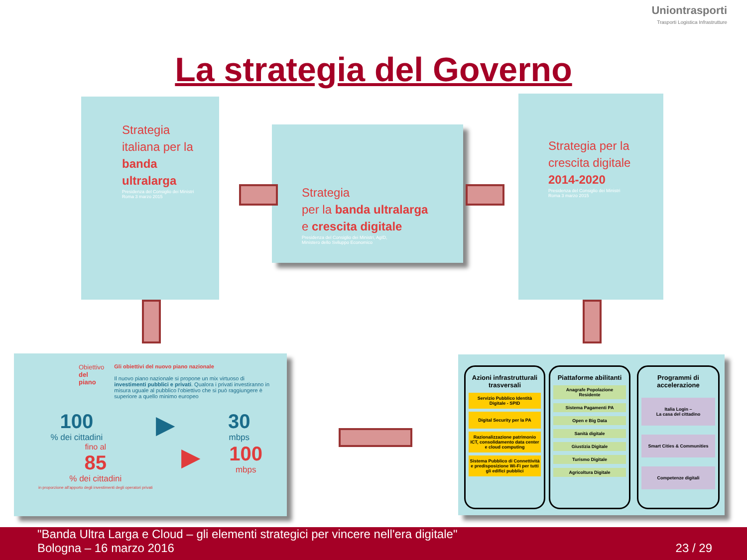Uniontrasporti
Trasporti Logistica Infrastrutture
La strategia del Governo
Strategia
italiana per la
banda
ultralarga
Presidenza del Consiglio dei Ministri
Roma 3 marzo 2015
Strategia
per la banda ultralarga
e crescita digitale
Presidenza del Consiglio dei Ministri, AgID,
Ministero dello Sviluppo Economico
Strategia per la
crescita digitale
2014-2020
Presidenza del Consiglio dei Ministri
Roma 3 marzo 2015
Obiettivo
del piano
Gli obiettivi del nuovo piano nazionale
Il nuovo piano nazionale si propone un mix virtuoso di investimenti pubblici e privati. Qualora i privati investiranno in misura uguale al pubblico l'obiettivo che si può raggiungere è superiore a quello minimo europeo
100
% dei cittadini
▶
30
mbps
fino al
85
% dei cittadini
in proporzione all'apporto degli investimenti degli operatori privati
▶
100
mbps
Azioni infrastrutturali trasversali
Servizio Pubblico Identità Digitale - SPID
Digital Security per la PA
Razionalizzazione patrimonio ICT, consolidamento data center e cloud computing
Sistema Pubblico di Connettività e predisposizione Wi-Fi per tutti gli edifici pubblici
Piattaforme abilitanti
Anagrafe Popolazione Residente
Sistema Pagamenti PA
Open e Big Data
Sanità digitale
Giustizia Digitale
Turismo Digitale
Agricoltura Digitale
Programmi di accelerazione
Italia Login –
La casa del cittadino
Smart Cities & Communities
Competenze digitali
"Banda Ultra Larga e Cloud – gli elementi strategici per vincere nell'era digitale"
Bologna – 16 marzo 2016 23 / 29